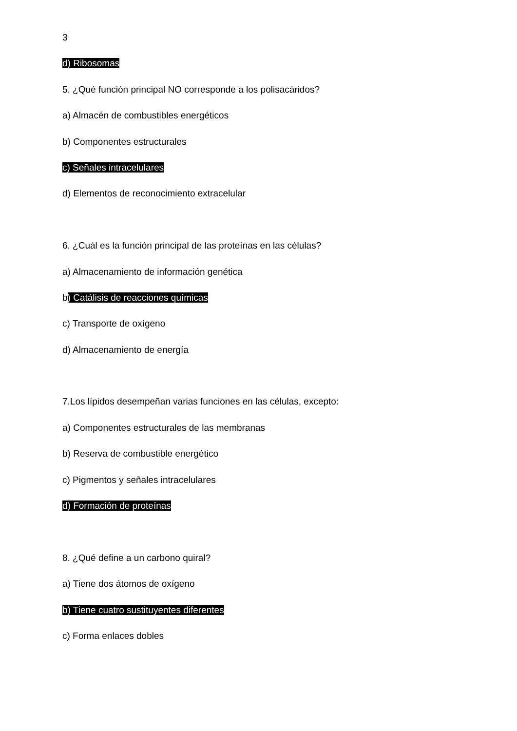3
d) Ribosomas
5. ¿Qué función principal NO corresponde a los polisacáridos?
a) Almacén de combustibles energéticos
b) Componentes estructurales
c) Señales intracelulares
d) Elementos de reconocimiento extracelular
6. ¿Cuál es la función principal de las proteínas en las células?
a) Almacenamiento de información genética
b) Catálisis de reacciones químicas
c) Transporte de oxígeno
d) Almacenamiento de energía
7.Los lípidos desempeñan varias funciones en las células, excepto:
a) Componentes estructurales de las membranas
b) Reserva de combustible energético
c) Pigmentos y señales intracelulares
d) Formación de proteínas
8. ¿Qué define a un carbono quiral?
a) Tiene dos átomos de oxígeno
b) Tiene cuatro sustituyentes diferentes
c) Forma enlaces dobles